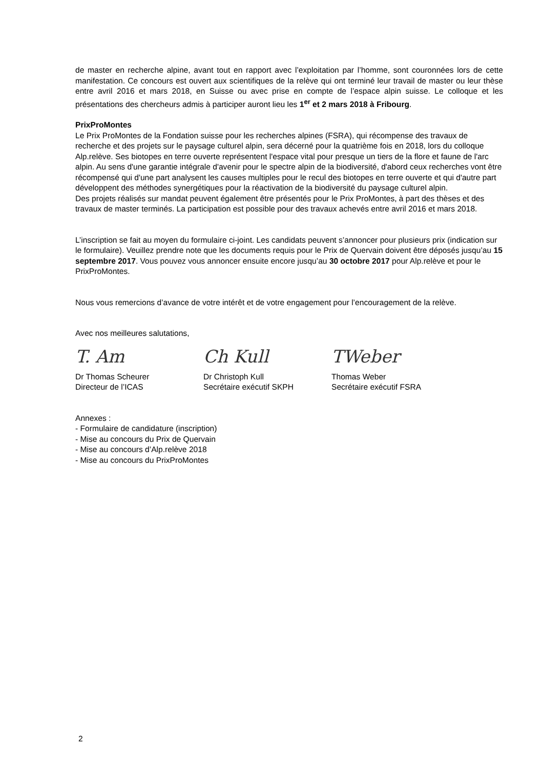de master en recherche alpine, avant tout en rapport avec l’exploitation par l’homme, sont couronnées lors de cette manifestation. Ce concours est ouvert aux scientifiques de la relève qui ont terminé leur travail de master ou leur thèse entre avril 2016 et mars 2018, en Suisse ou avec prise en compte de l’espace alpin suisse. Le colloque et les présentations des chercheurs admis à participer auront lieu les 1<sup>er</sup> et 2 mars 2018 à Fribourg.
PrixProMontes
Le Prix ProMontes de la Fondation suisse pour les recherches alpines (FSRA), qui récompense des travaux de recherche et des projets sur le paysage culturel alpin, sera décerné pour la quatrième fois en 2018, lors du colloque Alp.relève. Ses biotopes en terre ouverte représentent l'espace vital pour presque un tiers de la flore et faune de l'arc alpin. Au sens d'une garantie intégrale d'avenir pour le spectre alpin de la biodiversité, d'abord ceux recherches vont être récompensé qui d'une part analysent les causes multiples pour le recul des biotopes en terre ouverte et qui d'autre part développent des méthodes synergétiques pour la réactivation de la biodiversité du paysage culturel alpin.
Des projets réalisés sur mandat peuvent également être présentés pour le Prix ProMontes, à part des thèses et des travaux de master terminés. La participation est possible pour des travaux achevés entre avril 2016 et mars 2018.
L’inscription se fait au moyen du formulaire ci-joint. Les candidats peuvent s’annoncer pour plusieurs prix (indication sur le formulaire). Veuillez prendre note que les documents requis pour le Prix de Quervain doivent être déposés jusqu’au 15 septembre 2017. Vous pouvez vous annoncer ensuite encore jusqu’au 30 octobre 2017 pour Alp.relève et pour le PrixProMontes.
Nous vous remercions d’avance de votre intérêt et de votre engagement pour l’encouragement de la relève.
Avec nos meilleures salutations,
T. Am
Dr Thomas Scheurer
Directeur de l’ICAS
Ch Kull
Dr Christoph Kull
Secrétaire exécutif SKPH
TWeber
Thomas Weber
Secrétaire exécutif FSRA
Annexes :
- Formulaire de candidature (inscription)
- Mise au concours du Prix de Quervain
- Mise au concours d’Alp.relève 2018
- Mise au concours du PrixProMontes
2